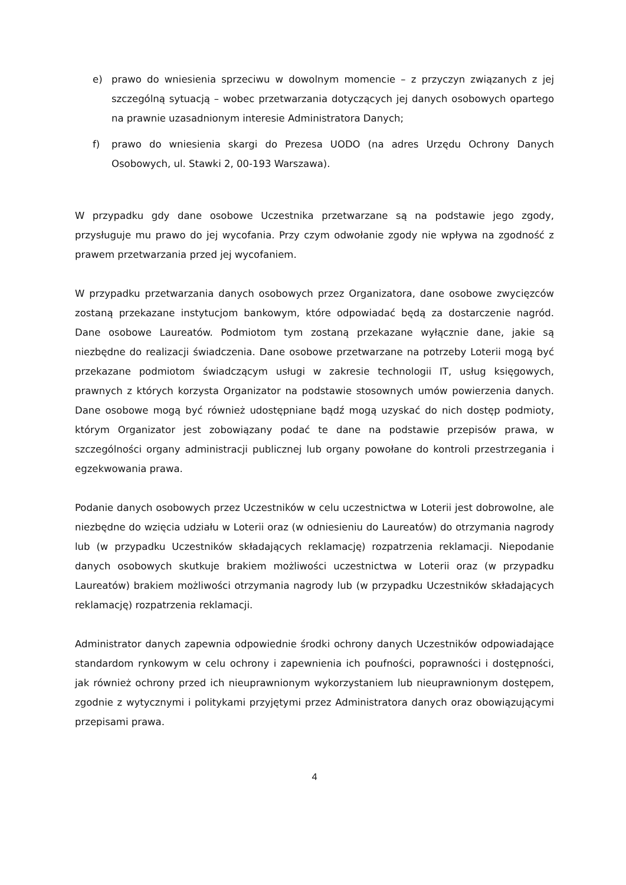e) prawo do wniesienia sprzeciwu w dowolnym momencie – z przyczyn związanych z jej szczególną sytuacją – wobec przetwarzania dotyczących jej danych osobowych opartego na prawnie uzasadnionym interesie Administratora Danych;
f) prawo do wniesienia skargi do Prezesa UODO (na adres Urzędu Ochrony Danych Osobowych, ul. Stawki 2, 00-193 Warszawa).
W przypadku gdy dane osobowe Uczestnika przetwarzane są na podstawie jego zgody, przysługuje mu prawo do jej wycofania. Przy czym odwołanie zgody nie wpływa na zgodność z prawem przetwarzania przed jej wycofaniem.
W przypadku przetwarzania danych osobowych przez Organizatora, dane osobowe zwycięzców zostaną przekazane instytucjom bankowym, które odpowiadać będą za dostarczenie nagród. Dane osobowe Laureatów. Podmiotom tym zostaną przekazane wyłącznie dane, jakie są niezbędne do realizacji świadczenia. Dane osobowe przetwarzane na potrzeby Loterii mogą być przekazane podmiotom świadczącym usługi w zakresie technologii IT, usług księgowych, prawnych z których korzysta Organizator na podstawie stosownych umów powierzenia danych. Dane osobowe mogą być również udostępniane bądź mogą uzyskać do nich dostęp podmioty, którym Organizator jest zobowiązany podać te dane na podstawie przepisów prawa, w szczególności organy administracji publicznej lub organy powołane do kontroli przestrzegania i egzekwowania prawa.
Podanie danych osobowych przez Uczestników w celu uczestnictwa w Loterii jest dobrowolne, ale niezbędne do wzięcia udziału w Loterii oraz (w odniesieniu do Laureatów) do otrzymania nagrody lub (w przypadku Uczestników składających reklamację) rozpatrzenia reklamacji. Niepodanie danych osobowych skutkuje brakiem możliwości uczestnictwa w Loterii oraz (w przypadku Laureatów) brakiem możliwości otrzymania nagrody lub (w przypadku Uczestników składających reklamację) rozpatrzenia reklamacji.
Administrator danych zapewnia odpowiednie środki ochrony danych Uczestników odpowiadające standardom rynkowym w celu ochrony i zapewnienia ich poufności, poprawności i dostępności, jak również ochrony przed ich nieuprawnionym wykorzystaniem lub nieuprawnionym dostępem, zgodnie z wytycznymi i politykami przyjętymi przez Administratora danych oraz obowiązującymi przepisami prawa.
4